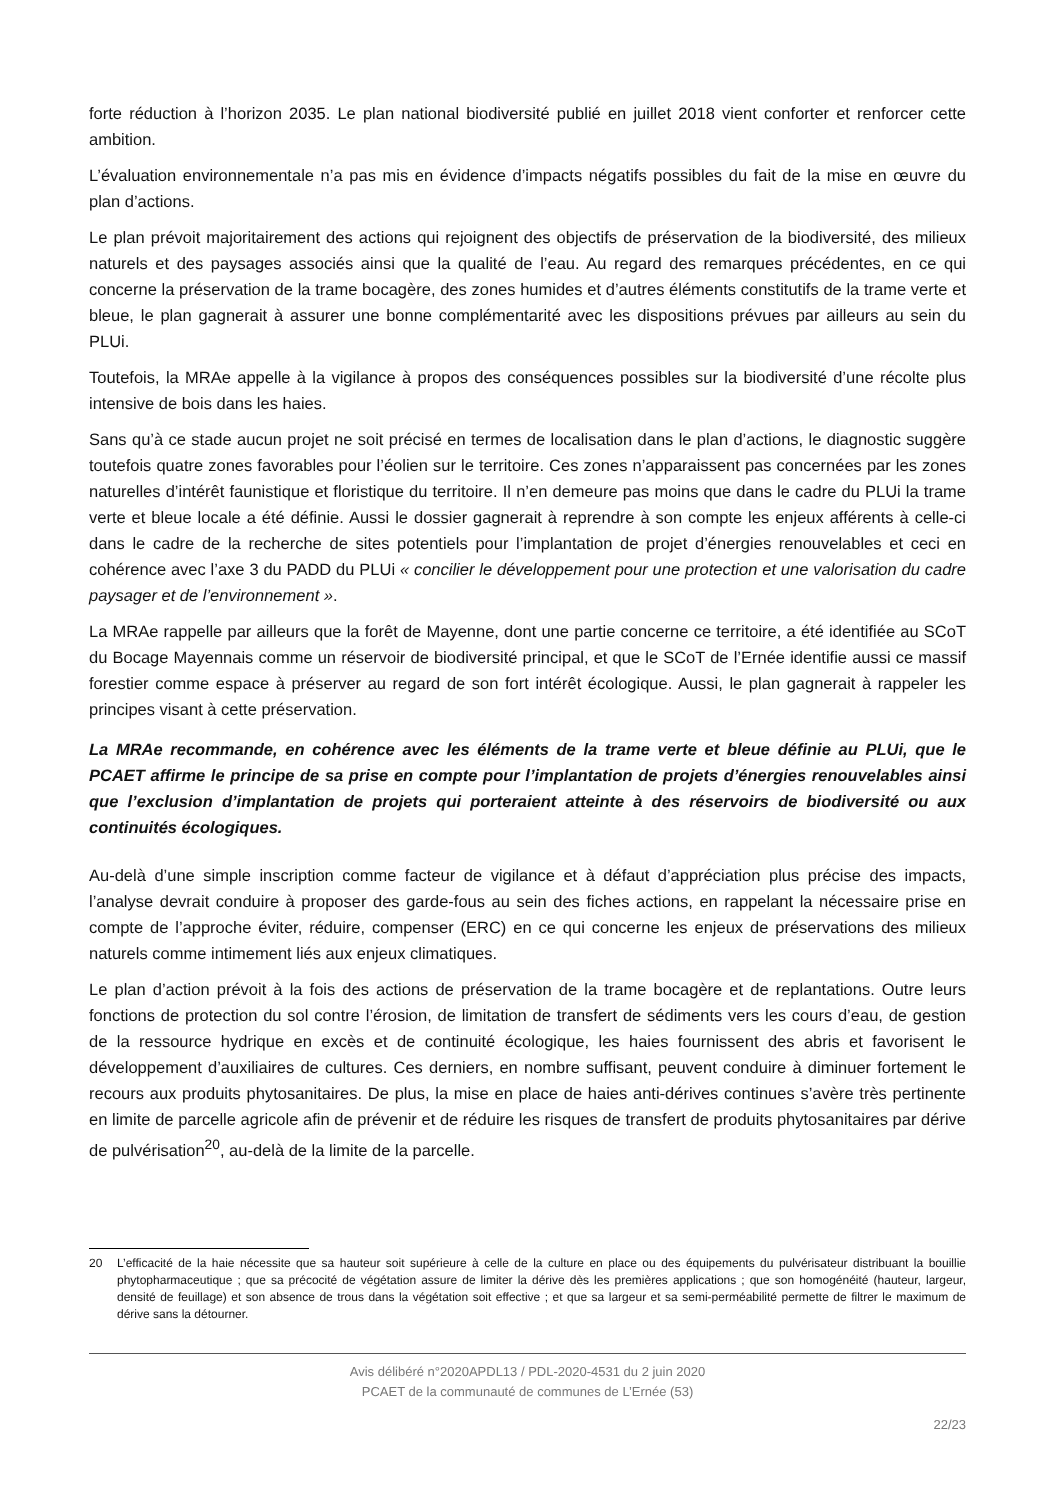forte réduction à l’horizon 2035. Le plan national biodiversité publié en juillet 2018 vient conforter et renforcer cette ambition.
L’évaluation environnementale n’a pas mis en évidence d’impacts négatifs possibles du fait de la mise en œuvre du plan d’actions.
Le plan prévoit majoritairement des actions qui rejoignent des objectifs de préservation de la biodiversité, des milieux naturels et des paysages associés ainsi que la qualité de l’eau. Au regard des remarques précédentes, en ce qui concerne la préservation de la trame bocagère, des zones humides et d’autres éléments constitutifs de la trame verte et bleue, le plan gagnerait à assurer une bonne complémentarité avec les dispositions prévues par ailleurs au sein du PLUi.
Toutefois, la MRAe appelle à la vigilance à propos des conséquences possibles sur la biodiversité d’une récolte plus intensive de bois dans les haies.
Sans qu’à ce stade aucun projet ne soit précisé en termes de localisation dans le plan d’actions, le diagnostic suggère toutefois quatre zones favorables pour l’éolien sur le territoire. Ces zones n’apparaissent pas concernées par les zones naturelles d’intérêt faunistique et floristique du territoire. Il n’en demeure pas moins que dans le cadre du PLUi la trame verte et bleue locale a été définie. Aussi le dossier gagnerait à reprendre à son compte les enjeux afférents à celle-ci dans le cadre de la recherche de sites potentiels pour l’implantation de projet d’énergies renouvelables et ceci en cohérence avec l’axe 3 du PADD du PLUi « concilier le développement pour une protection et une valorisation du cadre paysager et de l’environnement ».
La MRAe rappelle par ailleurs que la forêt de Mayenne, dont une partie concerne ce territoire, a été identifiée au SCoT du Bocage Mayennais comme un réservoir de biodiversité principal, et que le SCoT de l’Ernée identifie aussi ce massif forestier comme espace à préserver au regard de son fort intérêt écologique. Aussi, le plan gagnerait à rappeler les principes visant à cette préservation.
La MRAe recommande, en cohérence avec les éléments de la trame verte et bleue définie au PLUi, que le PCAET affirme le principe de sa prise en compte pour l’implantation de projets d’énergies renouvelables ainsi que l’exclusion d’implantation de projets qui porteraient atteinte à des réservoirs de biodiversité ou aux continuités écologiques.
Au-delà d’une simple inscription comme facteur de vigilance et à défaut d’appréciation plus précise des impacts, l’analyse devrait conduire à proposer des garde-fous au sein des fiches actions, en rappelant la nécessaire prise en compte de l’approche éviter, réduire, compenser (ERC) en ce qui concerne les enjeux de préservations des milieux naturels comme intimement liés aux enjeux climatiques.
Le plan d’action prévoit à la fois des actions de préservation de la trame bocagère et de replantations. Outre leurs fonctions de protection du sol contre l’érosion, de limitation de transfert de sédiments vers les cours d’eau, de gestion de la ressource hydrique en excès et de continuité écologique, les haies fournissent des abris et favorisent le développement d’auxiliaires de cultures. Ces derniers, en nombre suffisant, peuvent conduire à diminuer fortement le recours aux produits phytosanitaires. De plus, la mise en place de haies anti-dérives continues s’avère très pertinente en limite de parcelle agricole afin de prévenir et de réduire les risques de transfert de produits phytosanitaires par dérive de pulvérisation<sup>20</sup>, au-delà de la limite de la parcelle.
20 L’efficacité de la haie nécessite que sa hauteur soit supérieure à celle de la culture en place ou des équipements du pulvérisateur distribuant la bouillie phytopharmaceutique ; que sa précocité de végétation assure de limiter la dérive dès les premières applications ; que son homogénéité (hauteur, largeur, densité de feuillage) et son absence de trous dans la végétation soit effective ; et que sa largeur et sa semi-perméabilité permette de filtrer le maximum de dérive sans la détourner.
Avis délibéré n°2020APDL13 / PDL-2020-4531 du 2 juin 2020
PCAET de la communauté de communes de L’Ernée (53)
22/23